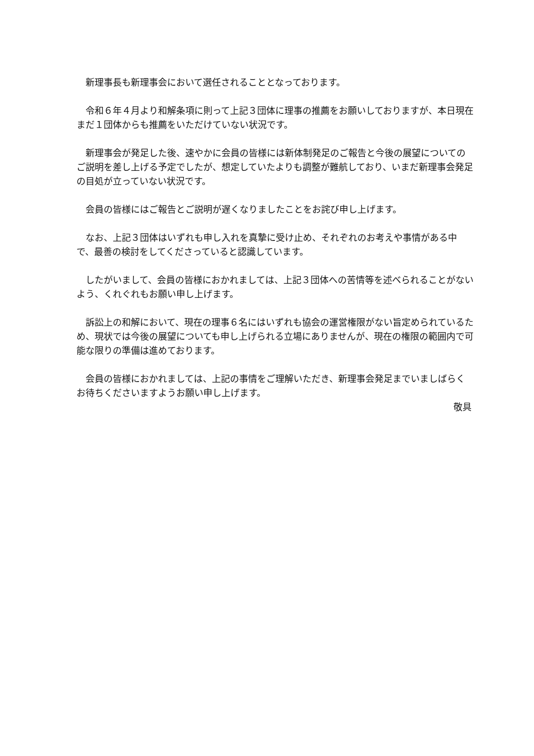新理事長も新理事会において選任されることとなっております。
令和６年４月より和解条項に則って上記３団体に理事の推薦をお願いしておりますが、本日現在まだ１団体からも推薦をいただけていない状況です。
新理事会が発足した後、速やかに会員の皆様には新体制発足のご報告と今後の展望についてのご説明を差し上げる予定でしたが、想定していたよりも調整が難航しており、いまだ新理事会発足の目処が立っていない状況です。
会員の皆様にはご報告とご説明が遅くなりましたことをお詫び申し上げます。
なお、上記３団体はいずれも申し入れを真摯に受け止め、それぞれのお考えや事情がある中で、最善の検討をしてくださっていると認識しています。
したがいまして、会員の皆様におかれましては、上記３団体への苦情等を述べられることがないよう、くれぐれもお願い申し上げます。
訴訟上の和解において、現在の理事６名にはいずれも協会の運営権限がない旨定められているため、現状では今後の展望についても申し上げられる立場にありませんが、現在の権限の範囲内で可能な限りの準備は進めております。
会員の皆様におかれましては、上記の事情をご理解いただき、新理事会発足までいましばらくお待ちくださいますようお願い申し上げます。
敬具